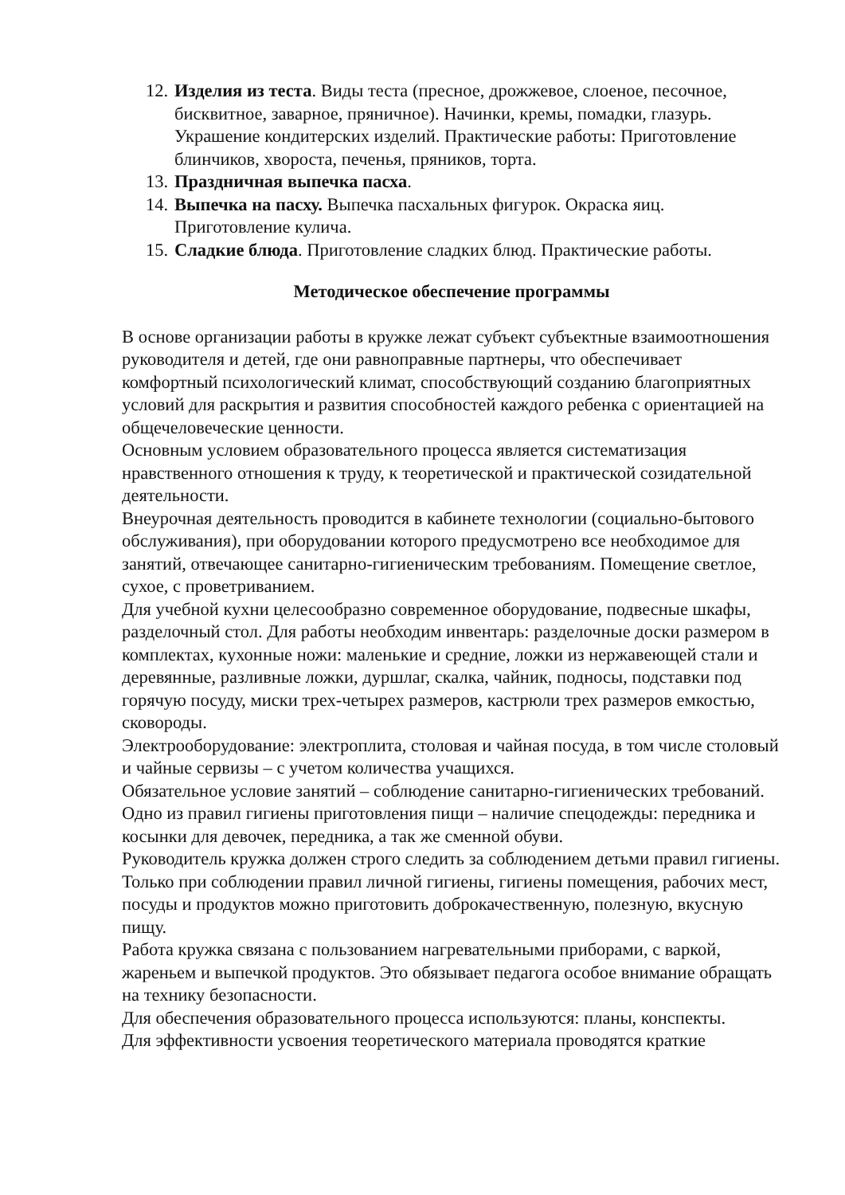12. Изделия из теста. Виды теста (пресное, дрожжевое, слоеное, песочное, бисквитное, заварное, пряничное). Начинки, кремы, помадки, глазурь. Украшение кондитерских изделий. Практические работы: Приготовление блинчиков, хвороста, печенья, пряников, торта.
13. Праздничная выпечка пасха.
14. Выпечка на пасху. Выпечка пасхальных фигурок. Окраска яиц. Приготовление кулича.
15. Сладкие блюда. Приготовление сладких блюд. Практические работы.
Методическое обеспечение программы
В основе организации работы в кружке лежат субъект субъектные взаимоотношения руководителя и детей, где они равноправные партнеры, что обеспечивает комфортный психологический климат, способствующий созданию благоприятных условий для раскрытия и развития способностей каждого ребенка с ориентацией на общечеловеческие ценности.
Основным условием образовательного процесса является систематизация нравственного отношения к труду, к теоретической и практической созидательной деятельности.
Внеурочная деятельность проводится в кабинете технологии (социально-бытового обслуживания), при оборудовании которого предусмотрено все необходимое для занятий, отвечающее санитарно-гигиеническим требованиям. Помещение светлое, сухое, с проветриванием.
Для учебной кухни целесообразно современное оборудование, подвесные шкафы, разделочный стол. Для работы необходим инвентарь: разделочные доски размером в комплектах, кухонные ножи: маленькие и средние, ложки из нержавеющей стали и деревянные, разливные ложки, дуршлаг, скалка, чайник, подносы, подставки под горячую посуду, миски трех-четырех размеров, кастрюли трех размеров емкостью, сковороды.
Электрооборудование: электроплита, столовая и чайная посуда, в том числе столовый и чайные сервизы – с учетом количества учащихся.
Обязательное условие занятий – соблюдение санитарно-гигиенических требований. Одно из правил гигиены приготовления пищи – наличие спецодежды: передника и косынки для девочек, передника, а так же сменной обуви.
Руководитель кружка должен строго следить за соблюдением детьми правил гигиены. Только при соблюдении правил личной гигиены, гигиены помещения, рабочих мест, посуды и продуктов можно приготовить доброкачественную, полезную, вкусную пищу.
Работа кружка связана с пользованием нагревательными приборами, с варкой, жареньем и выпечкой продуктов. Это обязывает педагога особое внимание обращать на технику безопасности.
Для обеспечения образовательного процесса используются: планы, конспекты.
Для эффективности усвоения теоретического материала проводятся краткие